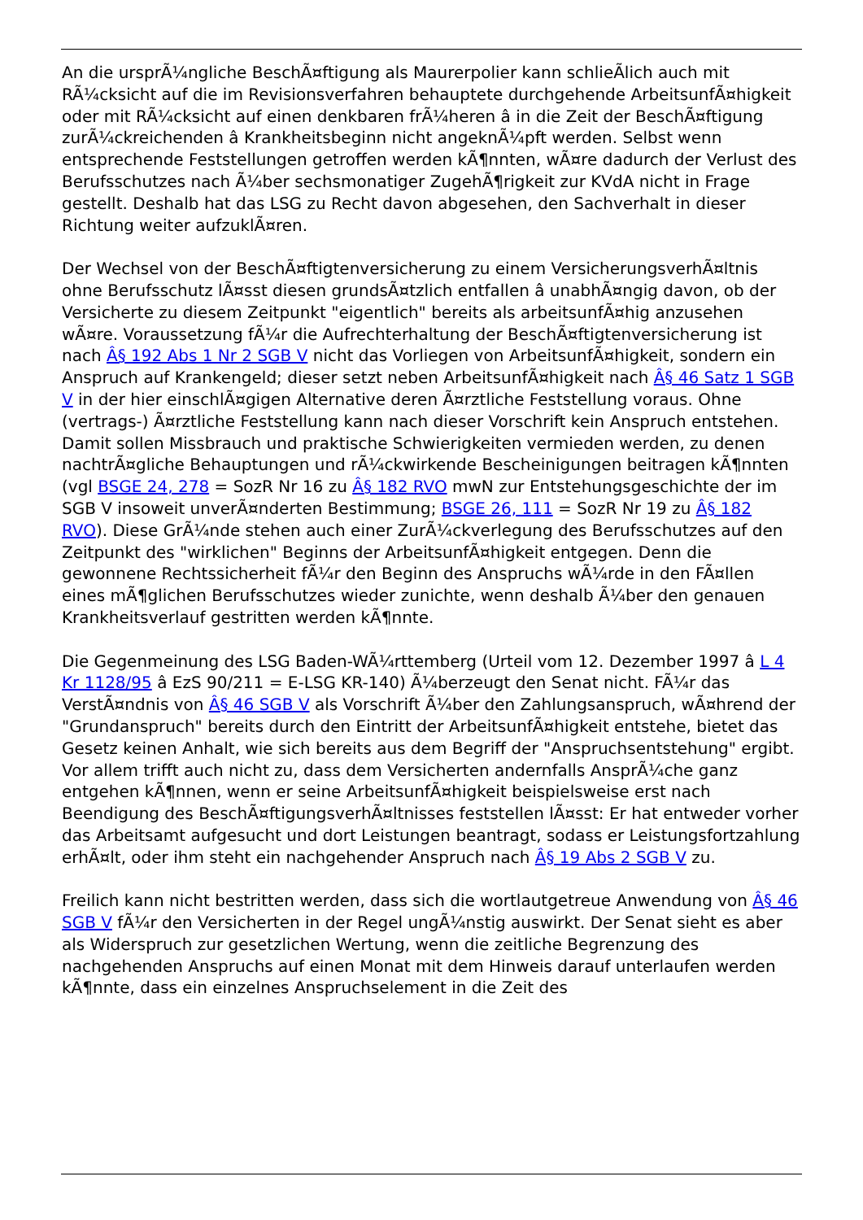An die ursprÃ¼ngliche BeschÃ¤ftigung als Maurerpolier kann schlieÃlich auch mit RÃ¼cksicht auf die im Revisionsverfahren behauptete durchgehende ArbeitsunfÃ¤higkeit oder mit RÃ¼cksicht auf einen denkbaren frÃ¼heren â in die Zeit der BeschÃ¤ftigung zurÃ¼ckreichenden â Krankheitsbeginn nicht angeknÃ¼pft werden. Selbst wenn entsprechende Feststellungen getroffen werden kÃ¶nnten, wÃ¤re dadurch der Verlust des Berufsschutzes nach Ã¼ber sechsmonatiger ZugehÃ¶rigkeit zur KVdA nicht in Frage gestellt. Deshalb hat das LSG zu Recht davon abgesehen, den Sachverhalt in dieser Richtung weiter aufzuklÃ¤ren.
Der Wechsel von der BeschÃ¤ftigtenversicherung zu einem VersicherungsverhÃ¤ltnis ohne Berufsschutz lÃ¤sst diesen grundsÃ¤tzlich entfallen â unabhÃ¤ngig davon, ob der Versicherte zu diesem Zeitpunkt "eigentlich" bereits als arbeitsunfÃ¤hig anzusehen wÃ¤re. Voraussetzung fÃ¼r die Aufrechterhaltung der BeschÃ¤ftigtenversicherung ist nach Â§ 192 Abs 1 Nr 2 SGB V nicht das Vorliegen von ArbeitsunfÃ¤higkeit, sondern ein Anspruch auf Krankengeld; dieser setzt neben ArbeitsunfÃ¤higkeit nach Â§ 46 Satz 1 SGB V in der hier einschlÃ¤gigen Alternative deren Ã¤rztliche Feststellung voraus. Ohne (vertrags-) Ã¤rztliche Feststellung kann nach dieser Vorschrift kein Anspruch entstehen. Damit sollen Missbrauch und praktische Schwierigkeiten vermieden werden, zu denen nachtrÃ¤gliche Behauptungen und rÃ¼ckwirkende Bescheinigungen beitragen kÃ¶nnten (vgl BSGE 24, 278 = SozR Nr 16 zu Â§ 182 RVO mwN zur Entstehungsgeschichte der im SGB V insoweit unverÃ¤nderten Bestimmung; BSGE 26, 111 = SozR Nr 19 zu Â§ 182 RVO). Diese GrÃ¼nde stehen auch einer ZurÃ¼ckverlegung des Berufsschutzes auf den Zeitpunkt des "wirklichen" Beginns der ArbeitsunfÃ¤higkeit entgegen. Denn die gewonnene Rechtssicherheit fÃ¼r den Beginn des Anspruchs wÃ¼rde in den FÃ¤llen eines mÃ¶glichen Berufsschutzes wieder zunichte, wenn deshalb Ã¼ber den genauen Krankheitsverlauf gestritten werden kÃ¶nnte.
Die Gegenmeinung des LSG Baden-WÃ¼rttemberg (Urteil vom 12. Dezember 1997 â L 4 Kr 1128/95 â EzS 90/211 = E-LSG KR-140) Ã¼berzeugt den Senat nicht. FÃ¼r das VerstÃ¤ndnis von Â§ 46 SGB V als Vorschrift Ã¼ber den Zahlungsanspruch, wÃ¤hrend der "Grundanspruch" bereits durch den Eintritt der ArbeitsunfÃ¤higkeit entstehe, bietet das Gesetz keinen Anhalt, wie sich bereits aus dem Begriff der "Anspruchsentstehung" ergibt. Vor allem trifft auch nicht zu, dass dem Versicherten andernfalls AnsprÃ¼che ganz entgehen kÃ¶nnen, wenn er seine ArbeitsunfÃ¤higkeit beispielsweise erst nach Beendigung des BeschÃ¤ftigungsverhÃ¤ltnisses feststellen lÃ¤sst: Er hat entweder vorher das Arbeitsamt aufgesucht und dort Leistungen beantragt, sodass er Leistungsfortzahlung erhÃ¤lt, oder ihm steht ein nachgehender Anspruch nach Â§ 19 Abs 2 SGB V zu.
Freilich kann nicht bestritten werden, dass sich die wortlautgetreue Anwendung von Â§ 46 SGB V fÃ¼r den Versicherten in der Regel ungÃ¼nstig auswirkt. Der Senat sieht es aber als Widerspruch zur gesetzlichen Wertung, wenn die zeitliche Begrenzung des nachgehenden Anspruchs auf einen Monat mit dem Hinweis darauf unterlaufen werden kÃ¶nnte, dass ein einzelnes Anspruchselement in die Zeit des